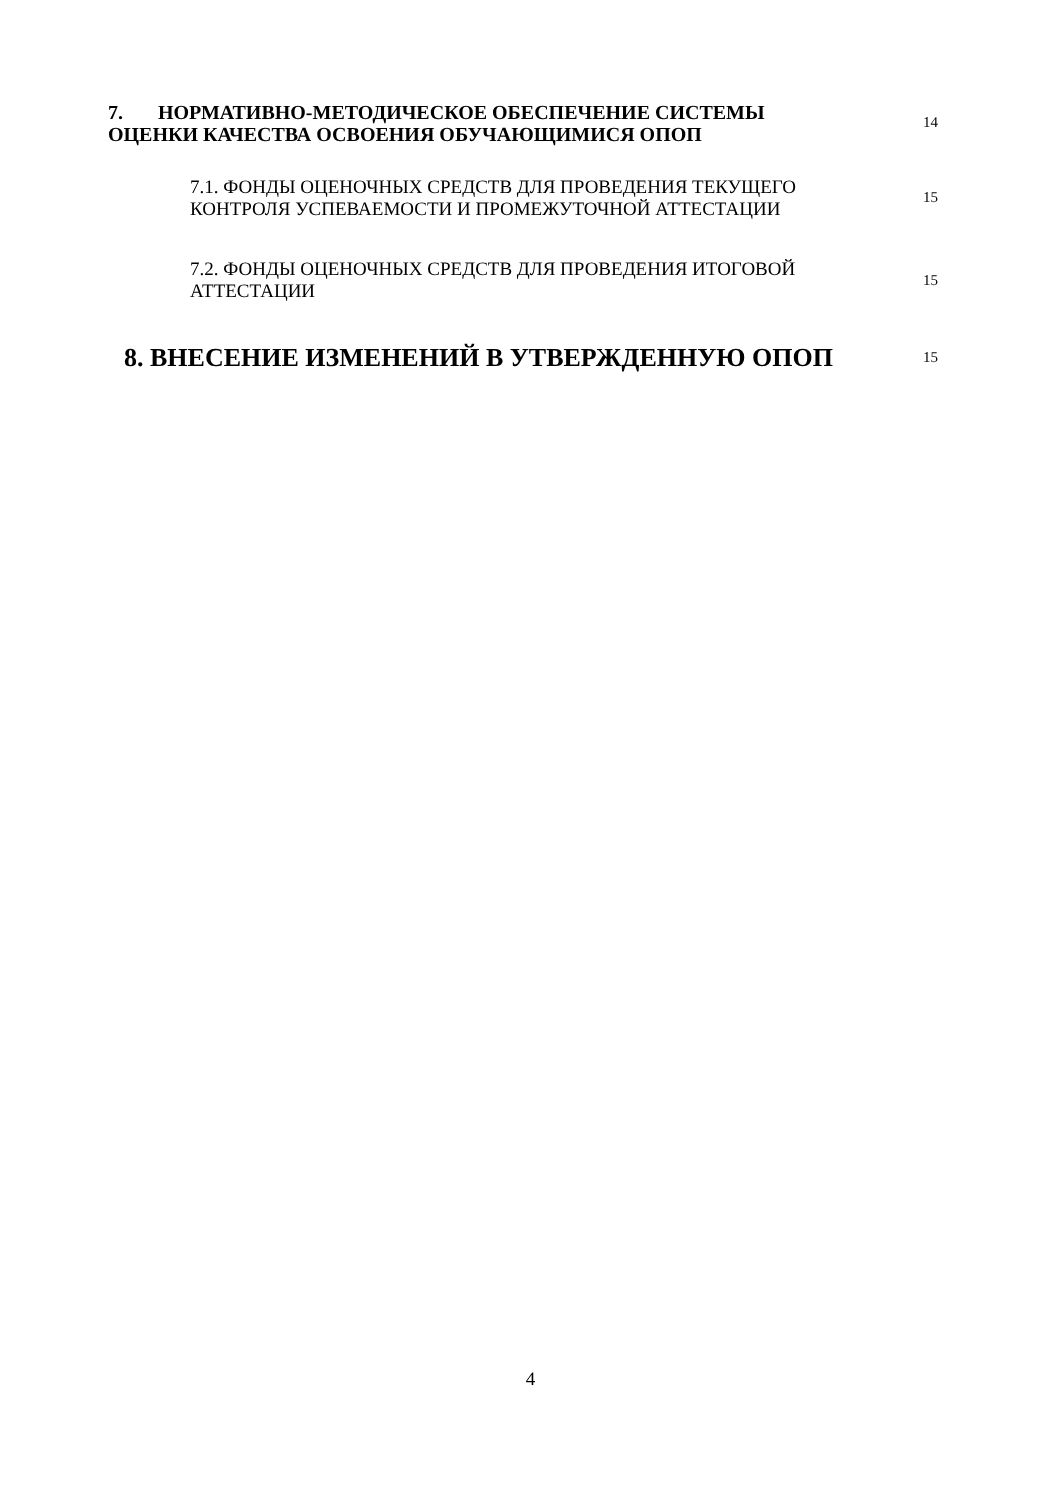| 7. НОРМАТИВНО-МЕТОДИЧЕСКОЕ ОБЕСПЕЧЕНИЕ СИСТЕМЫ ОЦЕНКИ КАЧЕСТВА ОСВОЕНИЯ ОБУЧАЮЩИМИСЯ ОПОП | 14 |
| 7.1. ФОНДЫ ОЦЕНОЧНЫХ СРЕДСТВ ДЛЯ ПРОВЕДЕНИЯ ТЕКУЩЕГО КОНТРОЛЯ УСПЕВАЕМОСТИ И ПРОМЕЖУТОЧНОЙ АТТЕСТАЦИИ | 15 |
| 7.2. ФОНДЫ ОЦЕНОЧНЫХ СРЕДСТВ ДЛЯ ПРОВЕДЕНИЯ ИТОГОВОЙ АТТЕСТАЦИИ | 15 |
| 8. ВНЕСЕНИЕ ИЗМЕНЕНИЙ В УТВЕРЖДЕННУЮ ОПОП | 15 |
4